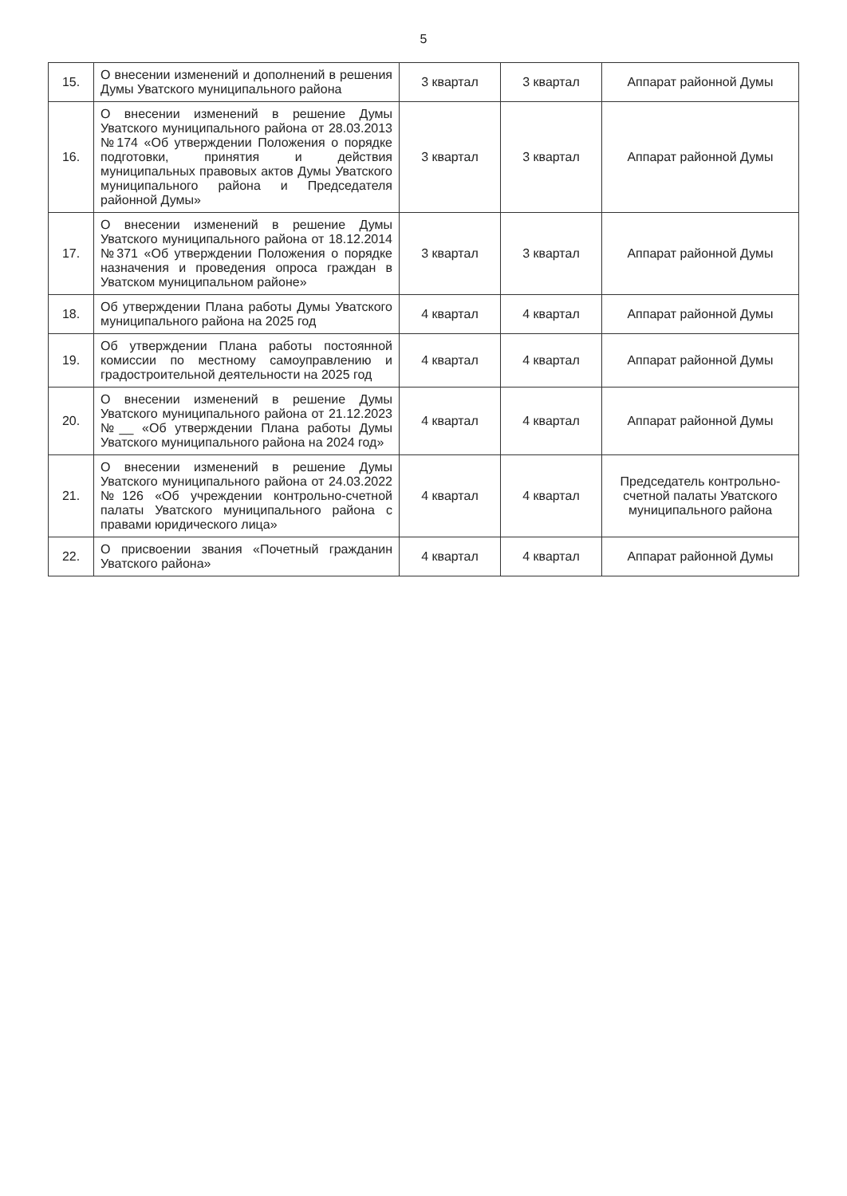5
| 15. | О внесении изменений и дополнений в решения Думы Уватского муниципального района | 3 квартал | 3 квартал | Аппарат районной Думы |
| 16. | О внесении изменений в решение Думы Уватского муниципального района от 28.03.2013 №174 «Об утверждении Положения о порядке подготовки, принятия и действия муниципальных правовых актов Думы Уватского муниципального района и Председателя районной Думы» | 3 квартал | 3 квартал | Аппарат районной Думы |
| 17. | О внесении изменений в решение Думы Уватского муниципального района от 18.12.2014 №371 «Об утверждении Положения о порядке назначения и проведения опроса граждан в Уватском муниципальном районе» | 3 квартал | 3 квартал | Аппарат районной Думы |
| 18. | Об утверждении Плана работы Думы Уватского муниципального района на 2025 год | 4 квартал | 4 квартал | Аппарат районной Думы |
| 19. | Об утверждении Плана работы постоянной комиссии по местному самоуправлению и градостроительной деятельности на 2025 год | 4 квартал | 4 квартал | Аппарат районной Думы |
| 20. | О внесении изменений в решение Думы Уватского муниципального района от 21.12.2023 №__ «Об утверждении Плана работы Думы Уватского муниципального района на 2024 год» | 4 квартал | 4 квартал | Аппарат районной Думы |
| 21. | О внесении изменений в решение Думы Уватского муниципального района от 24.03.2022 №126 «Об учреждении контрольно-счетной палаты Уватского муниципального района с правами юридического лица» | 4 квартал | 4 квартал | Председатель контрольно-счетной палаты Уватского муниципального района |
| 22. | О присвоении звания «Почетный гражданин Уватского района» | 4 квартал | 4 квартал | Аппарат районной Думы |